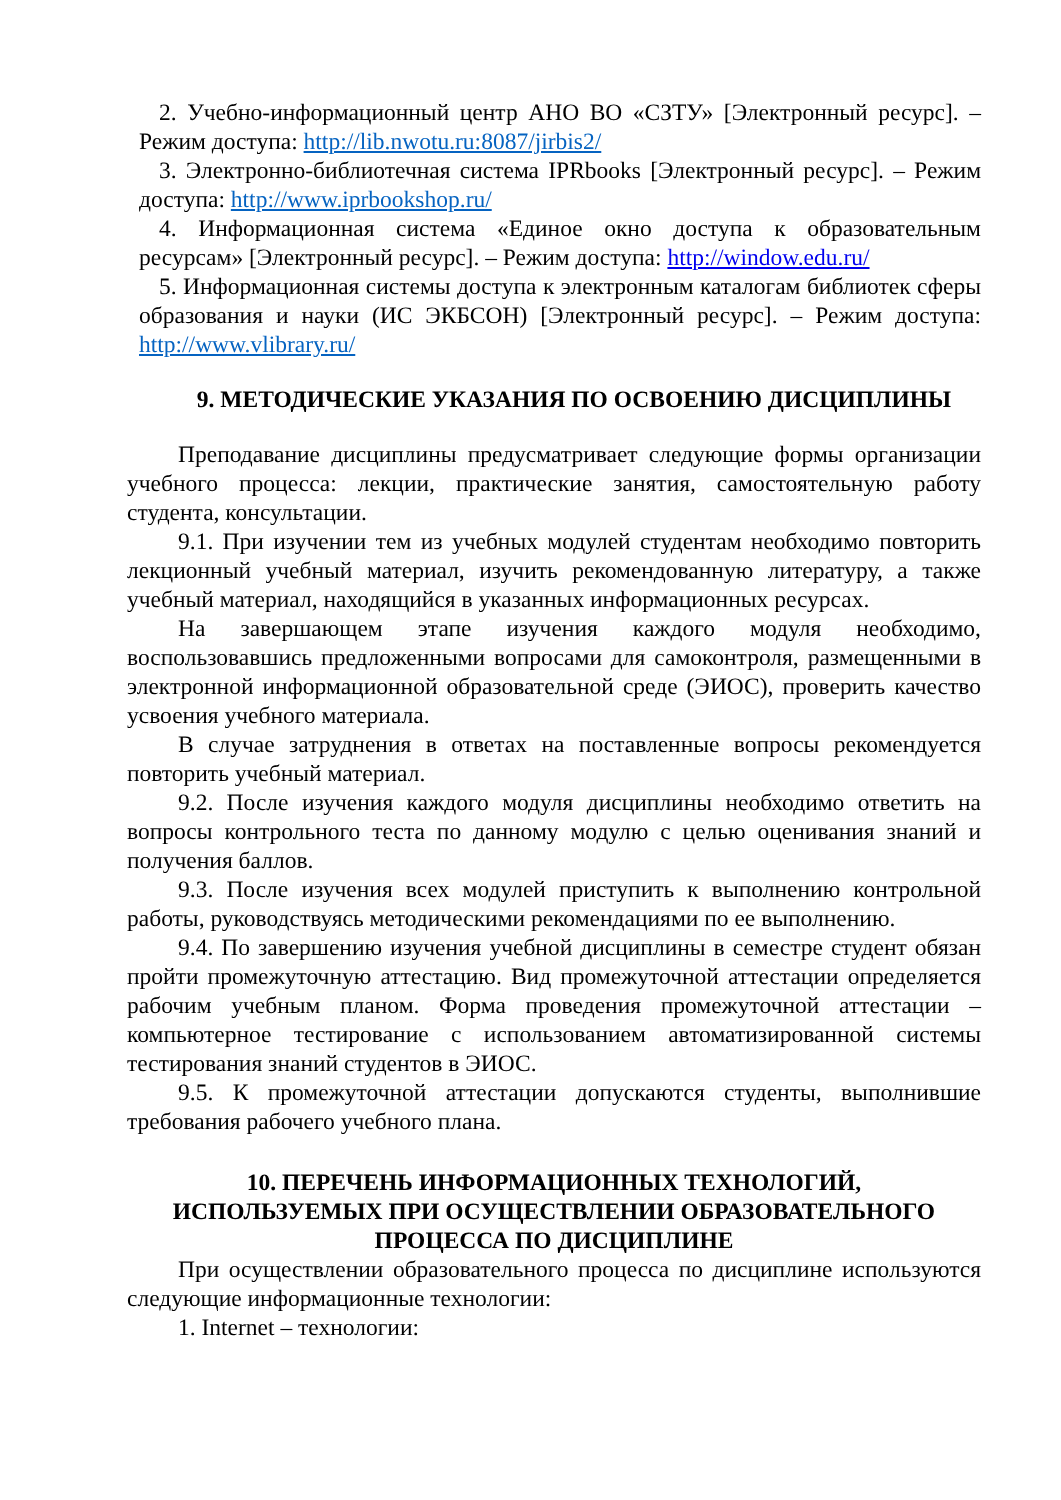2. Учебно-информационный центр АНО ВО «СЗТУ» [Электронный ресурс]. – Режим доступа: http://lib.nwotu.ru:8087/jirbis2/
3. Электронно-библиотечная система IPRbooks [Электронный ресурс]. – Режим доступа: http://www.iprbookshop.ru/
4. Информационная система «Единое окно доступа к образовательным ресурсам» [Электронный ресурс]. – Режим доступа: http://window.edu.ru/
5. Информационная системы доступа к электронным каталогам библиотек сферы образования и науки (ИС ЭКБСОН) [Электронный ресурс]. – Режим доступа: http://www.vlibrary.ru/
9. МЕТОДИЧЕСКИЕ УКАЗАНИЯ ПО ОСВОЕНИЮ ДИСЦИПЛИНЫ
Преподавание дисциплины предусматривает следующие формы организации учебного процесса: лекции, практические занятия, самостоятельную работу студента, консультации.
9.1. При изучении тем из учебных модулей студентам необходимо повторить лекционный учебный материал, изучить рекомендованную литературу, а также учебный материал, находящийся в указанных информационных ресурсах.
На завершающем этапе изучения каждого модуля необходимо, воспользовавшись предложенными вопросами для самоконтроля, размещенными в электронной информационной образовательной среде (ЭИОС), проверить качество усвоения учебного материала.
В случае затруднения в ответах на поставленные вопросы рекомендуется повторить учебный материал.
9.2. После изучения каждого модуля дисциплины необходимо ответить на вопросы контрольного теста по данному модулю с целью оценивания знаний и получения баллов.
9.3. После изучения всех модулей приступить к выполнению контрольной работы, руководствуясь методическими рекомендациями по ее выполнению.
9.4. По завершению изучения учебной дисциплины в семестре студент обязан пройти промежуточную аттестацию. Вид промежуточной аттестации определяется рабочим учебным планом. Форма проведения промежуточной аттестации – компьютерное тестирование с использованием автоматизированной системы тестирования знаний студентов в ЭИОС.
9.5. К промежуточной аттестации допускаются студенты, выполнившие требования рабочего учебного плана.
10. ПЕРЕЧЕНЬ ИНФОРМАЦИОННЫХ ТЕХНОЛОГИЙ,
ИСПОЛЬЗУЕМЫХ ПРИ ОСУЩЕСТВЛЕНИИ ОБРАЗОВАТЕЛЬНОГО
ПРОЦЕССА ПО ДИСЦИПЛИНЕ
При осуществлении образовательного процесса по дисциплине используются следующие информационные технологии:
1. Internet – технологии: